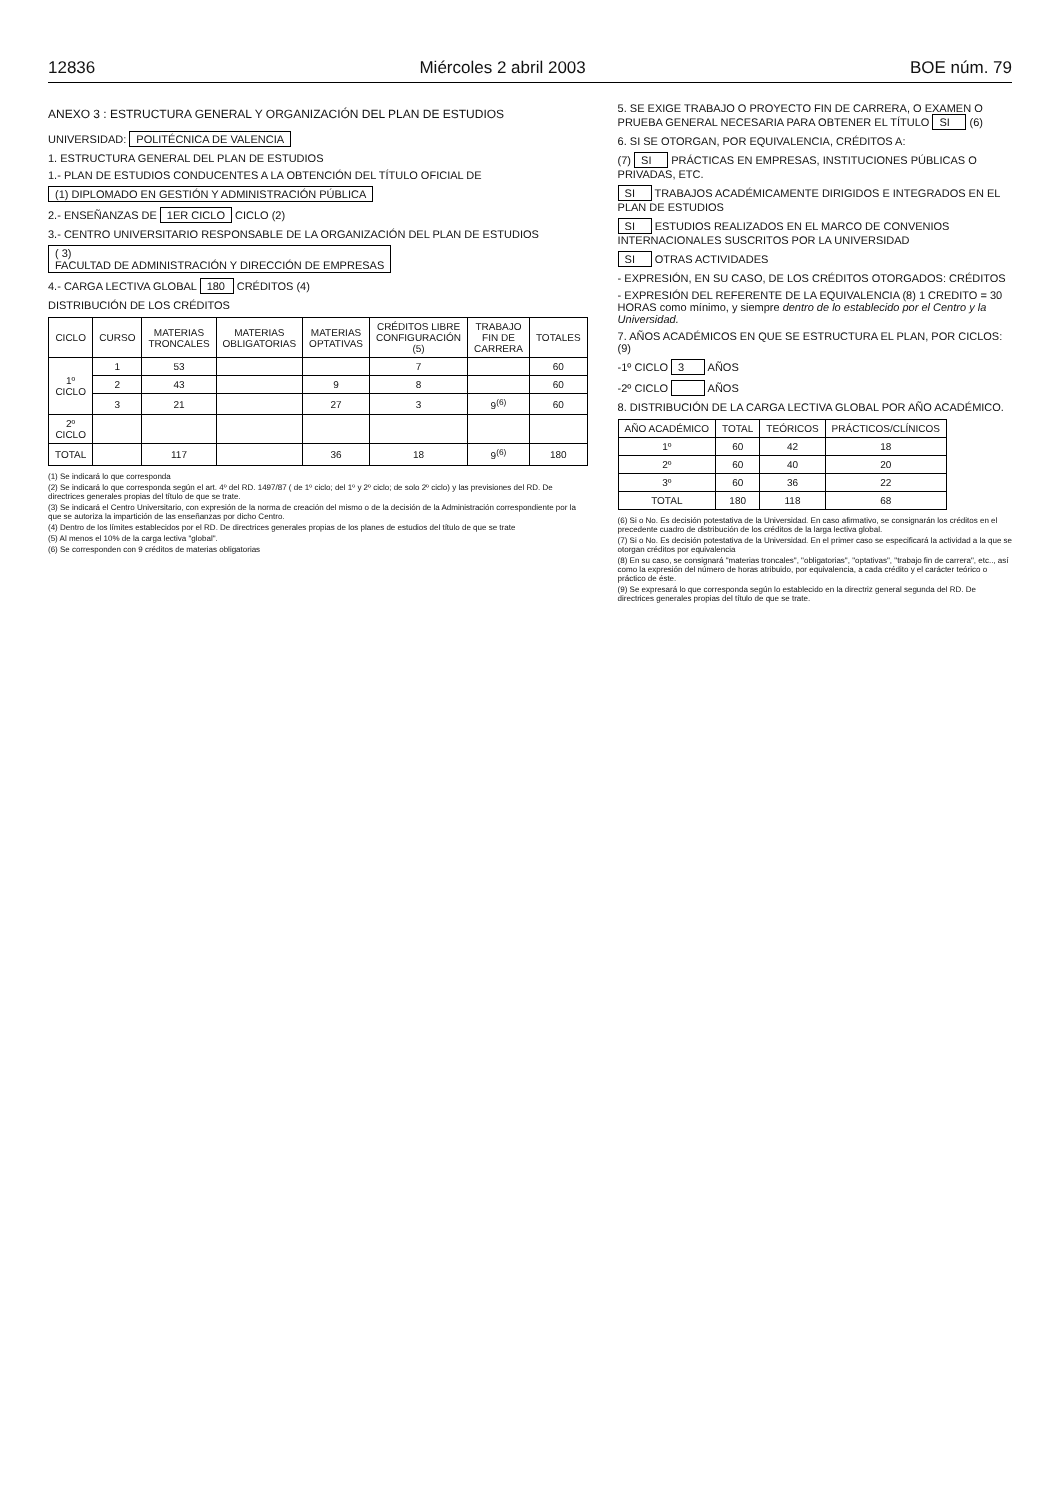12836 Miércoles 2 abril 2003 BOE núm. 79
ANEXO 3 : ESTRUCTURA GENERAL Y ORGANIZACIÓN DEL PLAN DE ESTUDIOS
UNIVERSIDAD: POLITÉCNICA DE VALENCIA
1. ESTRUCTURA GENERAL DEL PLAN DE ESTUDIOS
1.- PLAN DE ESTUDIOS CONDUCENTES A LA OBTENCIÓN DEL TÍTULO OFICIAL DE
(1) DIPLOMADO EN GESTIÓN Y ADMINISTRACIÓN PÚBLICA
2.- ENSEÑANZAS DE 1ER CICLO CICLO (2)
3.- CENTRO UNIVERSITARIO RESPONSABLE DE LA ORGANIZACIÓN DEL PLAN DE ESTUDIOS
( 3)
FACULTAD DE ADMINISTRACIÓN Y DIRECCIÓN DE EMPRESAS
4.- CARGA LECTIVA GLOBAL 180 CRÉDITOS (4)
DISTRIBUCIÓN DE LOS CRÉDITOS
| CICLO | CURSO | MATERIAS TRONCALES | MATERIAS OBLIGATORIAS | MATERIAS OPTATIVAS | CRÉDITOS LIBRE CONFIGURACIÓN (5) | TRABAJO FIN DE CARRERA | TOTALES |
| --- | --- | --- | --- | --- | --- | --- | --- |
| 1º CICLO | 1 | 53 | | | 7 | | 60 |
| | 2 | 43 | | 9 | 8 | | 60 |
| | 3 | 21 | | 27 | 3 | 9<sup>(6)</sup> | 60 |
| 2º CICLO | | | | | | | |
| TOTAL | | 117 | | 36 | 18 | 9<sup>(6)</sup> | 180 |
(1) Se indicará lo que corresponda
(2) Se indicará lo que corresponda según el art. 4º del RD. 1497/87 ( de 1º ciclo; del 1º y 2º ciclo; de solo 2º ciclo) y las previsiones del RD. De directrices generales propias del título de que se trate.
(3) Se indicará el Centro Universitario, con expresión de la norma de creación del mismo o de la decisión de la Administración correspondiente por la que se autoriza la impartición de las enseñanzas por dicho Centro.
(4) Dentro de los límites establecidos por el RD. De directrices generales propias de los planes de estudios del título de que se trate
(5) Al menos el 10% de la carga lectiva "global".
(6) Se corresponden con 9 créditos de materias obligatorias
5. SE EXIGE TRABAJO O PROYECTO FIN DE CARRERA, O EXAMEN O PRUEBA GENERAL NECESARIA PARA OBTENER EL TÍTULO SI (6)
6. SI SE OTORGAN, POR EQUIVALENCIA, CRÉDITOS A:
(7) SI PRÁCTICAS EN EMPRESAS, INSTITUCIONES PÚBLICAS O PRIVADAS, ETC.
SI TRABAJOS ACADÉMICAMENTE DIRIGIDOS E INTEGRADOS EN EL PLAN DE ESTUDIOS
SI ESTUDIOS REALIZADOS EN EL MARCO DE CONVENIOS INTERNACIONALES SUSCRITOS POR LA UNIVERSIDAD
SI OTRAS ACTIVIDADES
- EXPRESIÓN, EN SU CASO, DE LOS CRÉDITOS OTORGADOS: CRÉDITOS
- EXPRESIÓN DEL REFERENTE DE LA EQUIVALENCIA (8) 1 CREDITO = 30 HORAS como mínimo, y siempre dentro de lo establecido por el Centro y la Universidad.
7. AÑOS ACADÉMICOS EN QUE SE ESTRUCTURA EL PLAN, POR CICLOS: (9)
-1º CICLO 3 AÑOS
-2º CICLO AÑOS
8. DISTRIBUCIÓN DE LA CARGA LECTIVA GLOBAL POR AÑO ACADÉMICO.
| AÑO ACADÉMICO | TOTAL | TEÓRICOS | PRÁCTICOS/CLÍNICOS |
| --- | --- | --- | --- |
| 1º | 60 | 42 | 18 |
| 2º | 60 | 40 | 20 |
| 3º | 60 | 36 | 22 |
| TOTAL | 180 | 118 | 68 |
(6) Si o No. Es decisión potestativa de la Universidad. En caso afirmativo, se consignarán los créditos en el precedente cuadro de distribución de los créditos de la larga lectiva global.
(7) Si o No. Es decisión potestativa de la Universidad. En el primer caso se especificará la actividad a la que se otorgan créditos por equivalencia
(8) En su caso, se consignará "materias troncales", "obligatorias", "optativas", "trabajo fin de carrera", etc.., así como la expresión del número de horas atribuido, por equivalencia, a cada crédito y el carácter teórico o práctico de éste.
(9) Se expresará lo que corresponda según lo establecido en la directriz general segunda del RD. De directrices generales propias del título de que se trate.